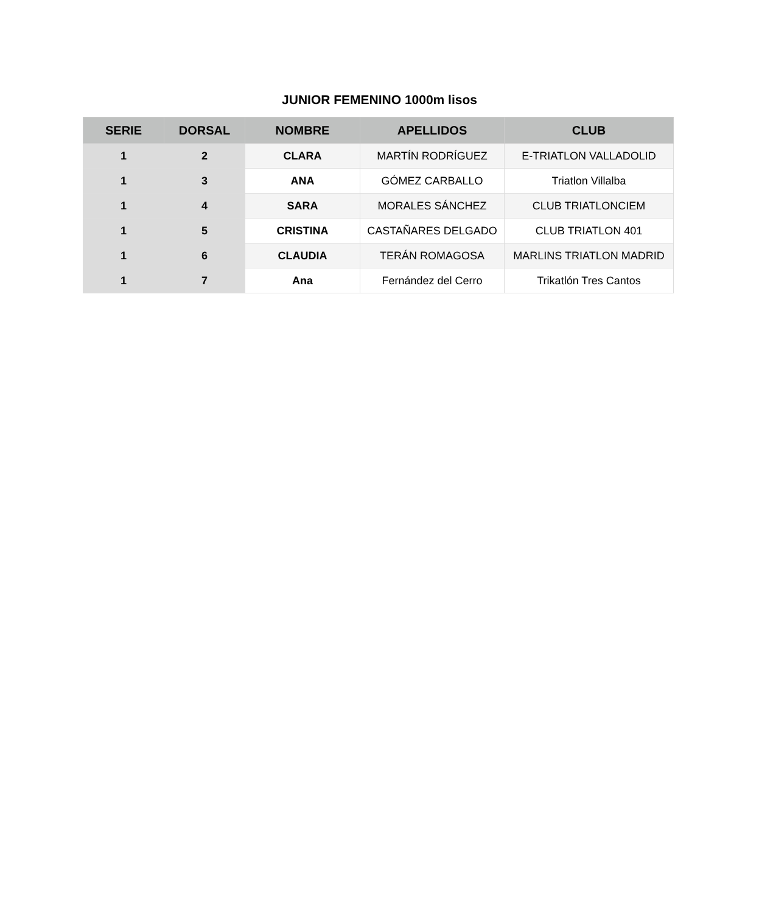JUNIOR FEMENINO 1000m lisos
| SERIE | DORSAL | NOMBRE | APELLIDOS | CLUB |
| --- | --- | --- | --- | --- |
| 1 | 2 | CLARA | MARTÍN RODRÍGUEZ | E-TRIATLON VALLADOLID |
| 1 | 3 | ANA | GÓMEZ CARBALLO | Triatlon Villalba |
| 1 | 4 | SARA | MORALES SÁNCHEZ | CLUB TRIATLONCIEM |
| 1 | 5 | CRISTINA | CASTAÑARES DELGADO | CLUB TRIATLON 401 |
| 1 | 6 | CLAUDIA | TERÁN ROMAGOSA | MARLINS TRIATLON MADRID |
| 1 | 7 | Ana | Fernández del Cerro | Trikatlón Tres Cantos |